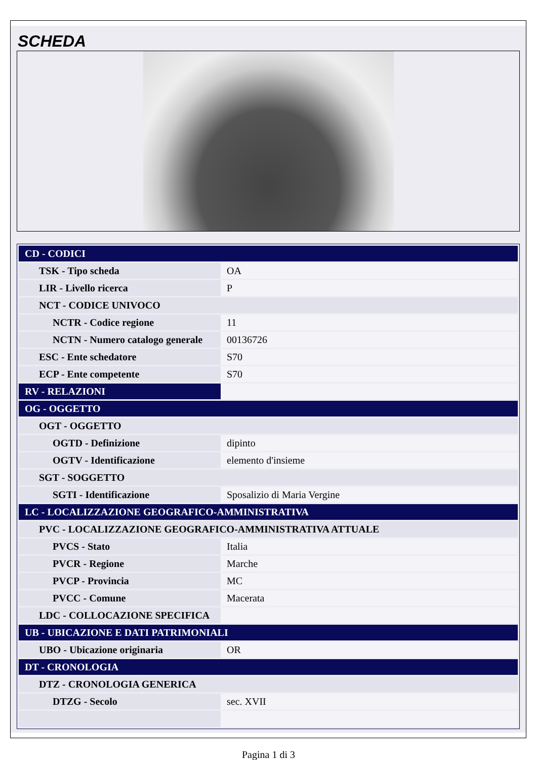SCHEDA
| CD - CODICI | |
| TSK - Tipo scheda | OA |
| LIR - Livello ricerca | P |
| NCT - CODICE UNIVOCO | |
| NCTR - Codice regione | 11 |
| NCTN - Numero catalogo generale | 00136726 |
| ESC - Ente schedatore | S70 |
| ECP - Ente competente | S70 |
| RV - RELAZIONI | |
| OG - OGGETTO | |
| OGT - OGGETTO | |
| OGTD - Definizione | dipinto |
| OGTV - Identificazione | elemento d'insieme |
| SGT - SOGGETTO | |
| SGTI - Identificazione | Sposalizio di Maria Vergine |
| LC - LOCALIZZAZIONE GEOGRAFICO-AMMINISTRATIVA | |
| PVC - LOCALIZZAZIONE GEOGRAFICO-AMMINISTRATIVA ATTUALE | |
| PVCS - Stato | Italia |
| PVCR - Regione | Marche |
| PVCP - Provincia | MC |
| PVCC - Comune | Macerata |
| LDC - COLLOCAZIONE SPECIFICA | |
| UB - UBICAZIONE E DATI PATRIMONIALI | |
| UBO - Ubicazione originaria | OR |
| DT - CRONOLOGIA | |
| DTZ - CRONOLOGIA GENERICA | |
| DTZG - Secolo | sec. XVII |
Pagina 1 di 3